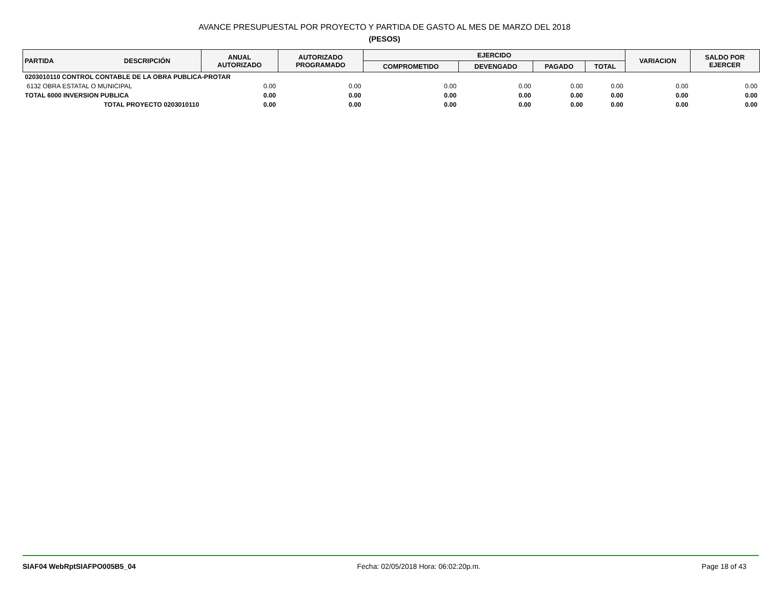AVANCE PRESUPUESTAL POR PROYECTO Y PARTIDA DE GASTO AL MES DE MARZO DEL 2018
(PESOS)
| PARTIDA | DESCRIPCIÓN | ANUAL AUTORIZADO | AUTORIZADO PROGRAMADO | EJERCIDO | | | | VARIACION | SALDO POR EJERCER |
| --- | --- | --- | --- | --- | --- | --- | --- | --- | --- |
| | | | | COMPROMETIDO | DEVENGADO | PAGADO | TOTAL | | |
| 0203010110 CONTROL CONTABLE DE LA OBRA PUBLICA-PROTAR | | | | | | | | | |
| 6132 OBRA ESTATAL O MUNICIPAL | | 0.00 | 0.00 | 0.00 | 0.00 | 0.00 | 0.00 | 0.00 | 0.00 |
| TOTAL 6000 INVERSION PUBLICA | | 0.00 | 0.00 | 0.00 | 0.00 | 0.00 | 0.00 | 0.00 | 0.00 |
| TOTAL PROYECTO 0203010110 | | 0.00 | 0.00 | 0.00 | 0.00 | 0.00 | 0.00 | 0.00 | 0.00 |
SIAF04 WebRptSIAFPO005B5_04 Fecha: 02/05/2018 Hora: 06:02:20p.m. Page 18 of 43